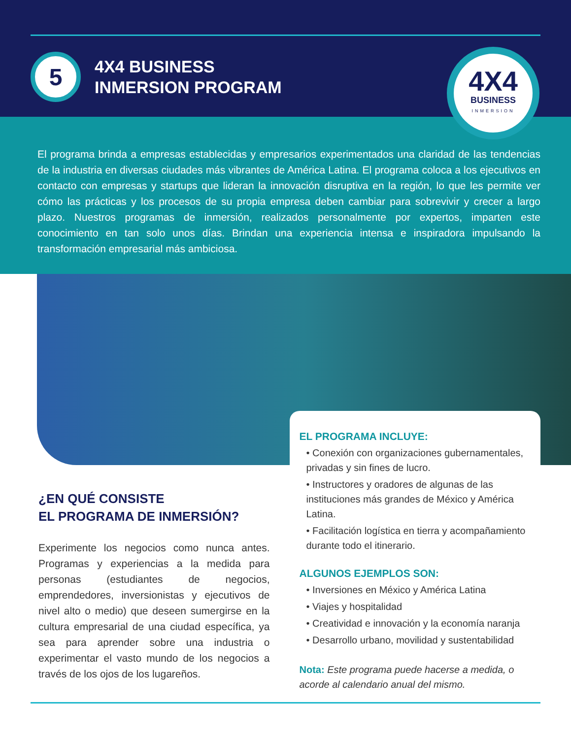5
4X4 BUSINESS
INMERSION PROGRAM
4X4
BUSINESS
INMERSION
El programa brinda a empresas establecidas y empresarios experimentados una claridad de las tendencias de la industria en diversas ciudades más vibrantes de América Latina. El programa coloca a los ejecutivos en contacto con empresas y startups que lideran la innovación disruptiva en la región, lo que les permite ver cómo las prácticas y los procesos de su propia empresa deben cambiar para sobrevivir y crecer a largo plazo. Nuestros programas de inmersión, realizados personalmente por expertos, imparten este conocimiento en tan solo unos días. Brindan una experiencia intensa e inspiradora impulsando la transformación empresarial más ambiciosa.
¿EN QUÉ CONSISTE
EL PROGRAMA DE INMERSIÓN?
Experimente los negocios como nunca antes. Programas y experiencias a la medida para personas (estudiantes de negocios, emprendedores, inversionistas y ejecutivos de nivel alto o medio) que deseen sumergirse en la cultura empresarial de una ciudad específica, ya sea para aprender sobre una industria o experimentar el vasto mundo de los negocios a través de los ojos de los lugareños.
EL PROGRAMA INCLUYE:
• Conexión con organizaciones gubernamentales, privadas y sin fines de lucro.
• Instructores y oradores de algunas de las instituciones más grandes de México y América Latina.
• Facilitación logística en tierra y acompañamiento durante todo el itinerario.
ALGUNOS EJEMPLOS SON:
• Inversiones en México y América Latina
• Viajes y hospitalidad
• Creatividad e innovación y la economía naranja
• Desarrollo urbano, movilidad y sustentabilidad
Nota: Este programa puede hacerse a medida, o acorde al calendario anual del mismo.